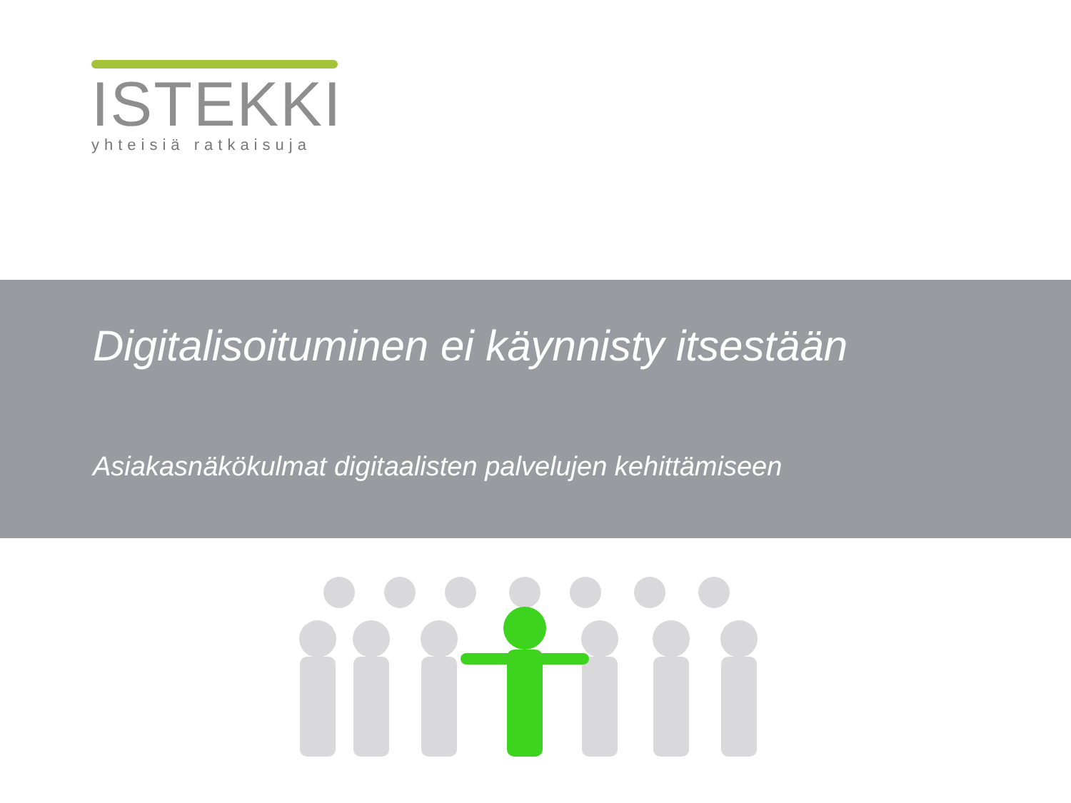ISTEKKI
yhteisiä ratkaisuja
Digitalisoituminen ei käynnisty itsestään
Asiakasnäkökulmat digitaalisten palvelujen kehittämiseen